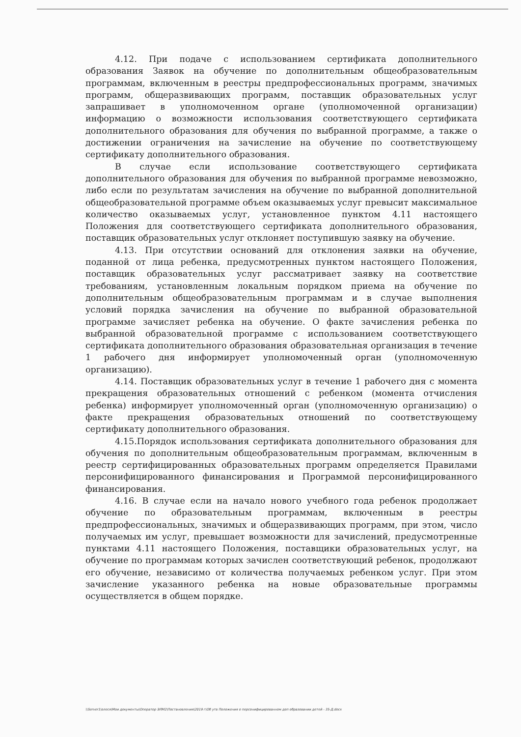4.12. При подаче с использованием сертификата дополнительного образования Заявок на обучение по дополнительным общеобразовательным программам, включенным в реестры предпрофессиональных программ, значимых программ, общеразвивающих программ, поставщик образовательных услуг запрашивает в уполномоченном органе (уполномоченной организации) информацию о возможности использования соответствующего сертификата дополнительного образования для обучения по выбранной программе, а также о достижении ограничения на зачисление на обучение по соответствующему сертификату дополнительного образования.
В случае если использование соответствующего сертификата дополнительного образования для обучения по выбранной программе невозможно, либо если по результатам зачисления на обучение по выбранной дополнительной общеобразовательной программе объем оказываемых услуг превысит максимальное количество оказываемых услуг, установленное пунктом 4.11 настоящего Положения для соответствующего сертификата дополнительного образования, поставщик образовательных услуг отклоняет поступившую заявку на обучение.
4.13. При отсутствии оснований для отклонения заявки на обучение, поданной от лица ребенка, предусмотренных пунктом настоящего Положения, поставщик образовательных услуг рассматривает заявку на соответствие требованиям, установленным локальным порядком приема на обучение по дополнительным общеобразовательным программам и в случае выполнения условий порядка зачисления на обучение по выбранной образовательной программе зачисляет ребенка на обучение. О факте зачисления ребенка по выбранной образовательной программе с использованием соответствующего сертификата дополнительного образования образовательная организация в течение 1 рабочего дня информирует уполномоченный орган (уполномоченную организацию).
4.14. Поставщик образовательных услуг в течение 1 рабочего дня с момента прекращения образовательных отношений с ребенком (момента отчисления ребенка) информирует уполномоченный орган (уполномоченную организацию) о факте прекращения образовательных отношений по соответствующему сертификату дополнительного образования.
4.15.Порядок использования сертификата дополнительного образования для обучения по дополнительным общеобразовательным программам, включенным в реестр сертифицированных образовательных программ определяется Правилами персонифицированного финансирования и Программой персонифицированного финансирования.
4.16. В случае если на начало нового учебного года ребенок продолжает обучение по образовательным программам, включенным в реестры предпрофессиональных, значимых и общеразвивающих программ, при этом, число получаемых им услуг, превышает возможности для зачислений, предусмотренные пунктами 4.11 настоящего Положения, поставщики образовательных услуг, на обучение по программам которых зачислен соответствующий ребенок, продолжают его обучение, независимо от количества получаемых ребенком услуг. При этом зачисление указанного ребенка на новые образовательные программы осуществляется в общем порядке.
\\Server1\олеся\Мои документы\Оператор ЭЛМ2\Постановления\2019 г\Об утв Положения о персонифицированном доп образовании детей - 35-Д.docx